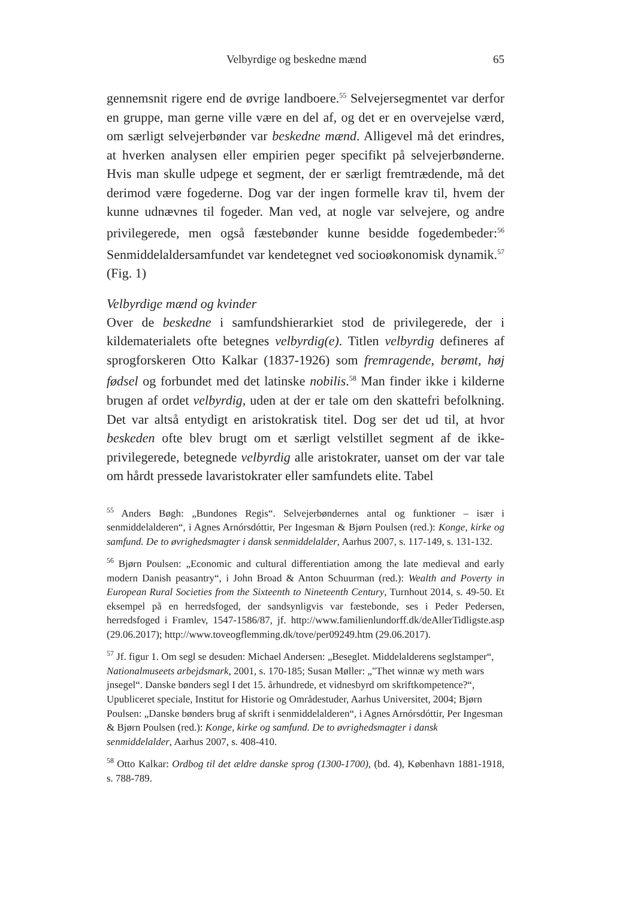Velbyrdige og beskedne mænd 65
gennemsnit rigere end de øvrige landboere.<sup>55</sup> Selvejersegmentet var derfor en gruppe, man gerne ville være en del af, og det er en overvejelse værd, om særligt selvejerbønder var beskedne mænd. Alligevel må det erindres, at hverken analysen eller empirien peger specifikt på selvejerbønderne. Hvis man skulle udpege et segment, der er særligt fremtrædende, må det derimod være fogederne. Dog var der ingen formelle krav til, hvem der kunne udnævnes til fogeder. Man ved, at nogle var selvejere, og andre privilegerede, men også fæstebønder kunne besidde fogedembeder:<sup>56</sup> Senmiddelaldersamfundet var kendetegnet ved socioøkonomisk dynamik.<sup>57</sup> (Fig. 1)
Velbyrdige mænd og kvinder
Over de beskedne i samfundshierarkiet stod de privilegerede, der i kildematerialets ofte betegnes velbyrdig(e). Titlen velbyrdig defineres af sprogforskeren Otto Kalkar (1837-1926) som fremragende, berømt, høj fødsel og forbundet med det latinske nobilis.<sup>58</sup> Man finder ikke i kilderne brugen af ordet velbyrdig, uden at der er tale om den skattefri befolkning. Det var altså entydigt en aristokratisk titel. Dog ser det ud til, at hvor beskeden ofte blev brugt om et særligt velstillet segment af de ikke-privilegerede, betegnede velbyrdig alle aristokrater, uanset om der var tale om hårdt pressede lavaristokrater eller samfundets elite. Tabel
<sup>55</sup> Anders Bøgh: „Bundones Regis“. Selvejerbøndernes antal og funktioner – især i senmiddelalderen“, i Agnes Arnórsdóttir, Per Ingesman & Bjørn Poulsen (red.): Konge, kirke og samfund. De to øvrighedsmagter i dansk senmiddelalder, Aarhus 2007, s. 117-149, s. 131-132.
<sup>56</sup> Bjørn Poulsen: „Economic and cultural differentiation among the late medieval and early modern Danish peasantry“, i John Broad & Anton Schuurman (red.): Wealth and Poverty in European Rural Societies from the Sixteenth to Nineteenth Century, Turnhout 2014, s. 49-50. Et eksempel på en herredsfoged, der sandsynligvis var fæstebonde, ses i Peder Pedersen, herredsfoged i Framlev, 1547-1586/87, jf. http://www.familienlundorff.dk/deAllerTidligste.asp (29.06.2017); http://www.toveogflemming.dk/tove/per09249.htm (29.06.2017).
<sup>57</sup> Jf. figur 1. Om segl se desuden: Michael Andersen: „Beseglet. Middelalderens seglstamper“, Nationalmuseets arbejdsmark, 2001, s. 170-185; Susan Møller: „"Thet winnæ wy meth wars jnsegel“. Danske bønders segl I det 15. århundrede, et vidnesbyrd om skriftkompetence?“, Upubliceret speciale, Institut for Historie og Områdestuder, Aarhus Universitet, 2004; Bjørn Poulsen: „Danske bønders brug af skrift i senmiddelalderen“, i Agnes Arnórsdóttir, Per Ingesman & Bjørn Poulsen (red.): Konge, kirke og samfund. De to øvrighedsmagter i dansk senmiddelalder, Aarhus 2007, s. 408-410.
<sup>58</sup> Otto Kalkar: Ordbog til det ældre danske sprog (1300-1700), (bd. 4), København 1881-1918, s. 788-789.